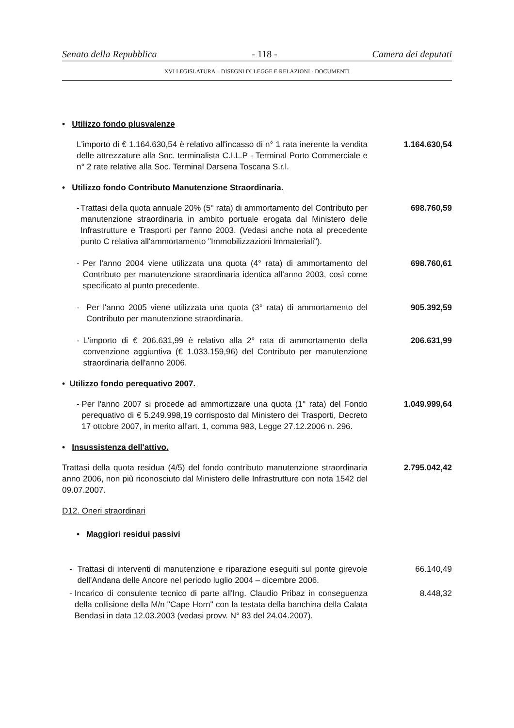Senato della Repubblica - 118 - Camera dei deputati
XVI LEGISLATURA – DISEGNI DI LEGGE E RELAZIONI - DOCUMENTI
• Utilizzo fondo plusvalenze
L'importo di € 1.164.630,54 è relativo all'incasso di n° 1 rata inerente la vendita delle attrezzature alla Soc. terminalista C.I.L.P - Terminal Porto Commerciale e n° 2 rate relative alla Soc. Terminal Darsena Toscana S.r.l.
1.164.630,54
• Utilizzo fondo Contributo Manutenzione Straordinaria.
- Trattasi della quota annuale 20% (5° rata) di ammortamento del Contributo per manutenzione straordinaria in ambito portuale erogata dal Ministero delle Infrastrutture e Trasporti per l'anno 2003. (Vedasi anche nota al precedente punto C relativa all'ammortamento "Immobilizzazioni Immateriali").
698.760,59
- Per l'anno 2004 viene utilizzata una quota (4° rata) di ammortamento del Contributo per manutenzione straordinaria identica all'anno 2003, così come specificato al punto precedente.
698.760,61
- Per l'anno 2005 viene utilizzata una quota (3° rata) di ammortamento del Contributo per manutenzione straordinaria.
905.392,59
- L'importo di € 206.631,99 è relativo alla 2° rata di ammortamento della convenzione aggiuntiva (€ 1.033.159,96) del Contributo per manutenzione straordinaria dell'anno 2006.
206.631,99
• Utilizzo fondo perequativo 2007.
- Per l'anno 2007 si procede ad ammortizzare una quota (1° rata) del Fondo perequativo di € 5.249.998,19 corrisposto dal Ministero dei Trasporti, Decreto 17 ottobre 2007, in merito all'art. 1, comma 983, Legge 27.12.2006 n. 296.
1.049.999,64
• Insussistenza dell'attivo.
Trattasi della quota residua (4/5) del fondo contributo manutenzione straordinaria anno 2006, non più riconosciuto dal Ministero delle Infrastrutture con nota 1542 del 09.07.2007.
2.795.042,42
D12. Oneri straordinari
• Maggiori residui passivi
- Trattasi di interventi di manutenzione e riparazione eseguiti sul ponte girevole dell'Andana delle Ancore nel periodo luglio 2004 – dicembre 2006.
66.140,49
- Incarico di consulente tecnico di parte all'Ing. Claudio Pribaz in conseguenza della collisione della M/n "Cape Horn" con la testata della banchina della Calata Bendasi in data 12.03.2003 (vedasi provv. N° 83 del 24.04.2007).
8.448,32